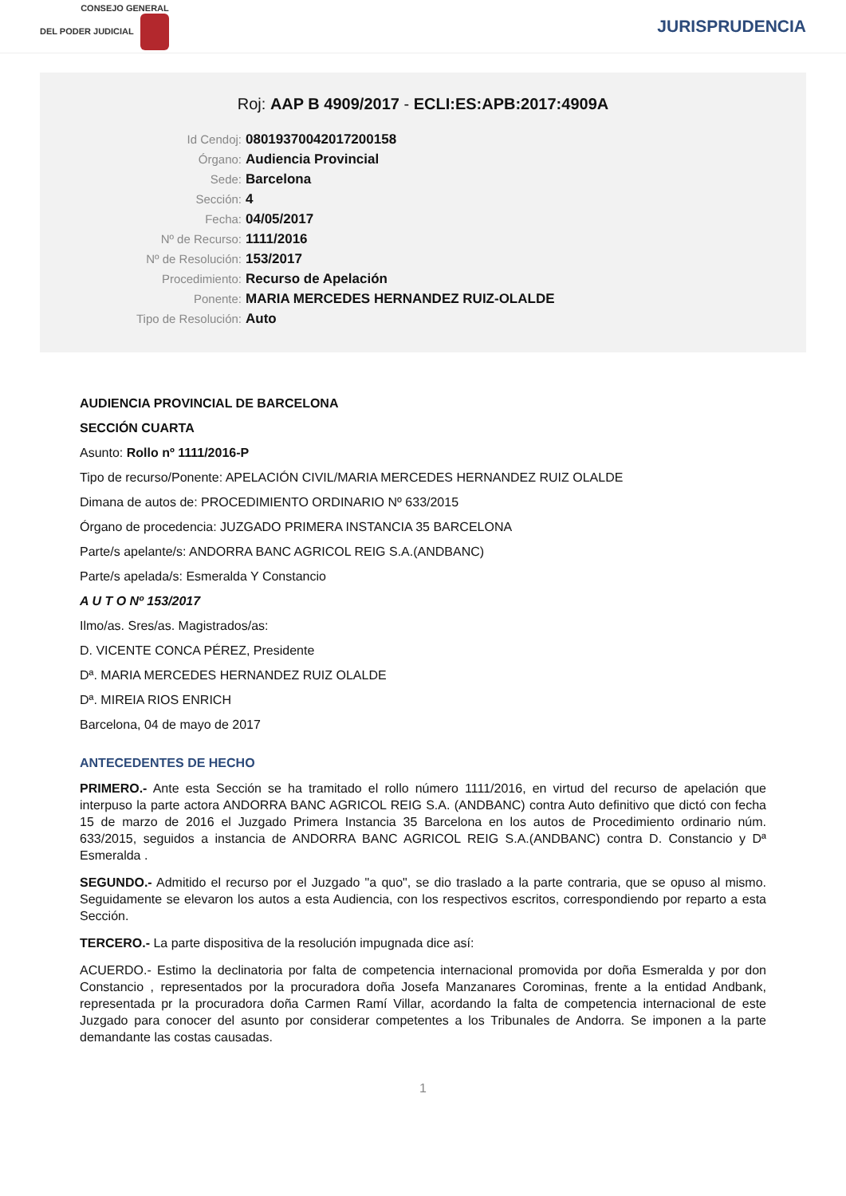CONSEJO GENERAL
DEL PODER JUDICIAL
JURISPRUDENCIA
Roj: AAP B 4909/2017 - ECLI:ES:APB:2017:4909A
Id Cendoj: 08019370042017200158
Órgano: Audiencia Provincial
Sede: Barcelona
Sección: 4
Fecha: 04/05/2017
Nº de Recurso: 1111/2016
Nº de Resolución: 153/2017
Procedimiento: Recurso de Apelación
Ponente: MARIA MERCEDES HERNANDEZ RUIZ-OLALDE
Tipo de Resolución: Auto
AUDIENCIA PROVINCIAL DE BARCELONA
SECCIÓN CUARTA
Asunto: Rollo nº 1111/2016-P
Tipo de recurso/Ponente: APELACIÓN CIVIL/MARIA MERCEDES HERNANDEZ RUIZ OLALDE
Dimana de autos de: PROCEDIMIENTO ORDINARIO Nº 633/2015
Órgano de procedencia: JUZGADO PRIMERA INSTANCIA 35 BARCELONA
Parte/s apelante/s: ANDORRA BANC AGRICOL REIG S.A.(ANDBANC)
Parte/s apelada/s: Esmeralda Y Constancio
A U T O Nº 153/2017
Ilmo/as. Sres/as. Magistrados/as:
D. VICENTE CONCA PÉREZ, Presidente
Dª. MARIA MERCEDES HERNANDEZ RUIZ OLALDE
Dª. MIREIA RIOS ENRICH
Barcelona, 04 de mayo de 2017
ANTECEDENTES DE HECHO
PRIMERO.- Ante esta Sección se ha tramitado el rollo número 1111/2016, en virtud del recurso de apelación que interpuso la parte actora ANDORRA BANC AGRICOL REIG S.A. (ANDBANC) contra Auto definitivo que dictó con fecha 15 de marzo de 2016 el Juzgado Primera Instancia 35 Barcelona en los autos de Procedimiento ordinario núm. 633/2015, seguidos a instancia de ANDORRA BANC AGRICOL REIG S.A.(ANDBANC) contra D. Constancio y Dª Esmeralda .
SEGUNDO.- Admitido el recurso por el Juzgado "a quo", se dio traslado a la parte contraria, que se opuso al mismo. Seguidamente se elevaron los autos a esta Audiencia, con los respectivos escritos, correspondiendo por reparto a esta Sección.
TERCERO.- La parte dispositiva de la resolución impugnada dice así:
ACUERDO.- Estimo la declinatoria por falta de competencia internacional promovida por doña Esmeralda y por don Constancio , representados por la procuradora doña Josefa Manzanares Corominas, frente a la entidad Andbank, representada pr la procuradora doña Carmen Ramí Villar, acordando la falta de competencia internacional de este Juzgado para conocer del asunto por considerar competentes a los Tribunales de Andorra. Se imponen a la parte demandante las costas causadas.
1